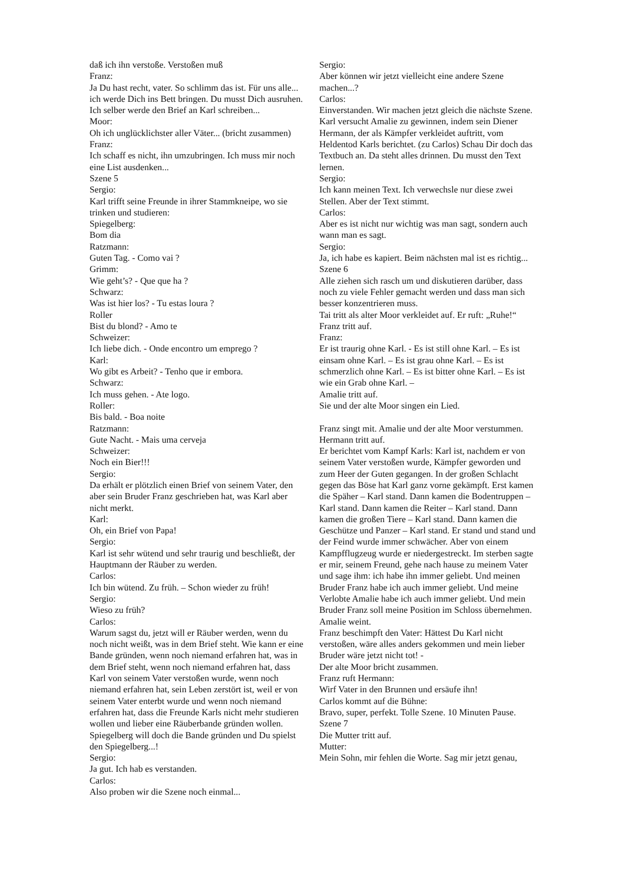daß ich ihn verstoße. Verstoßen muß
Franz:
Ja Du hast recht, vater. So schlimm das ist. Für uns alle... ich werde Dich ins Bett bringen. Du musst Dich ausruhen. Ich selber werde den Brief an Karl schreiben...
Moor:
Oh ich unglücklichster aller Väter... (bricht zusammen)
Franz:
Ich schaff es nicht, ihn umzubringen. Ich muss mir noch eine List ausdenken...
Szene 5
Sergio:
Karl trifft seine Freunde in ihrer Stammkneipe, wo sie trinken und studieren:
Spiegelberg:
Bom dia
Ratzmann:
Guten Tag. - Como vai ?
Grimm:
Wie geht’s? - Que que ha ?
Schwarz:
Was ist hier los? - Tu estas loura ?
Roller
Bist du blond? - Amo te
Schweizer:
Ich liebe dich. - Onde encontro um emprego ?
Karl:
Wo gibt es Arbeit? - Tenho que ir embora.
Schwarz:
Ich muss gehen. - Ate logo.
Roller:
Bis bald. - Boa noite
Ratzmann:
Gute Nacht. - Mais uma cerveja
Schweizer:
Noch ein Bier!!!
Sergio:
Da erhält er plötzlich einen Brief von seinem Vater, den aber sein Bruder Franz geschrieben hat, was Karl aber nicht merkt.
Karl:
Oh, ein Brief von Papa!
Sergio:
Karl ist sehr wütend und sehr traurig und beschließt, der Hauptmann der Räuber zu werden.
Carlos:
Ich bin wütend. Zu früh. – Schon wieder zu früh!
Sergio:
Wieso zu früh?
Carlos:
Warum sagst du, jetzt will er Räuber werden, wenn du noch nicht weißt, was in dem Brief steht. Wie kann er eine Bande gründen, wenn noch niemand erfahren hat, was in dem Brief steht, wenn noch niemand erfahren hat, dass Karl von seinem Vater verstoßen wurde, wenn noch niemand erfahren hat, sein Leben zerstört ist, weil er von seinem Vater enterbt wurde und wenn noch niemand erfahren hat, dass die Freunde Karls nicht mehr studieren wollen und lieber eine Räuberbande gründen wollen. Spiegelberg will doch die Bande gründen und Du spielst den Spiegelberg...!
Sergio:
Ja gut. Ich hab es verstanden.
Carlos:
Also proben wir die Szene noch einmal...
Sergio:
Aber können wir jetzt vielleicht eine andere Szene machen...?
Carlos:
Einverstanden. Wir machen jetzt gleich die nächste Szene. Karl versucht Amalie zu gewinnen, indem sein Diener Hermann, der als Kämpfer verkleidet auftritt, vom Heldentod Karls berichtet. (zu Carlos) Schau Dir doch das Textbuch an. Da steht alles drinnen. Du musst den Text lernen.
Sergio:
Ich kann meinen Text. Ich verwechsle nur diese zwei Stellen. Aber der Text stimmt.
Carlos:
Aber es ist nicht nur wichtig was man sagt, sondern auch wann man es sagt.
Sergio:
Ja, ich habe es kapiert. Beim nächsten mal ist es richtig...
Szene 6
Alle ziehen sich rasch um und diskutieren darüber, dass noch zu viele Fehler gemacht werden und dass man sich besser konzentrieren muss.
Tai tritt als alter Moor verkleidet auf. Er ruft: „Ruhe!“
Franz tritt auf.
Franz:
Er ist traurig ohne Karl. - Es ist still ohne Karl. – Es ist einsam ohne Karl. – Es ist grau ohne Karl. – Es ist schmerzlich ohne Karl. – Es ist bitter ohne Karl. – Es ist wie ein Grab ohne Karl. –
Amalie tritt auf.
Sie und der alte Moor singen ein Lied.
Franz singt mit. Amalie und der alte Moor verstummen.
Hermann tritt auf.
Er berichtet vom Kampf Karls: Karl ist, nachdem er von seinem Vater verstoßen wurde, Kämpfer geworden und zum Heer der Guten gegangen. In der großen Schlacht gegen das Böse hat Karl ganz vorne gekämpft. Erst kamen die Späher – Karl stand. Dann kamen die Bodentruppen – Karl stand. Dann kamen die Reiter – Karl stand. Dann kamen die großen Tiere – Karl stand. Dann kamen die Geschütze und Panzer – Karl stand. Er stand und stand und der Feind wurde immer schwächer. Aber von einem Kampfflugzeug wurde er niedergestreckt. Im sterben sagte er mir, seinem Freund, gehe nach hause zu meinem Vater und sage ihm: ich habe ihn immer geliebt. Und meinen Bruder Franz habe ich auch immer geliebt. Und meine Verlobte Amalie habe ich auch immer geliebt. Und mein Bruder Franz soll meine Position im Schloss übernehmen.
Amalie weint.
Franz beschimpft den Vater: Hättest Du Karl nicht verstoßen, wäre alles anders gekommen und mein lieber Bruder wäre jetzt nicht tot! -
Der alte Moor bricht zusammen.
Franz ruft Hermann:
Wirf Vater in den Brunnen und ersäufe ihn!
Carlos kommt auf die Bühne:
Bravo, super, perfekt. Tolle Szene. 10 Minuten Pause.
Szene 7
Die Mutter tritt auf.
Mutter:
Mein Sohn, mir fehlen die Worte. Sag mir jetzt genau,